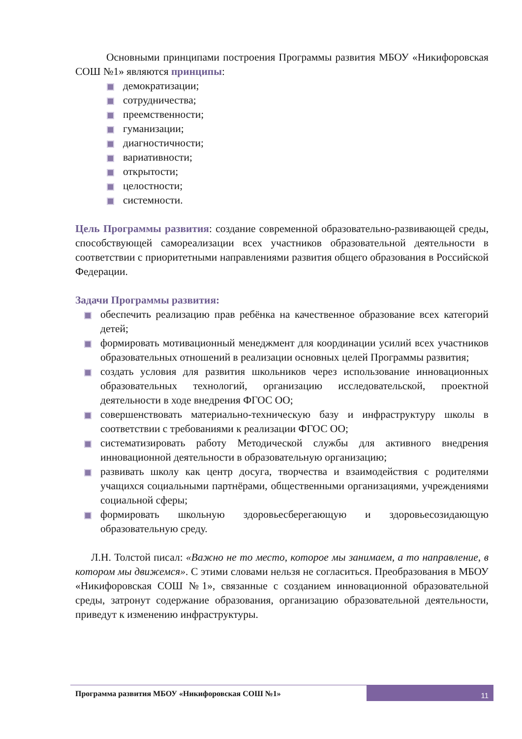Основными принципами построения Программы развития МБОУ «Никифоровская СОШ №1» являются принципы:
демократизации;
сотрудничества;
преемственности;
гуманизации;
диагностичности;
вариативности;
открытости;
целостности;
системности.
Цель Программы развития: создание современной образовательно-развивающей среды, способствующей самореализации всех участников образовательной деятельности в соответствии с приоритетными направлениями развития общего образования в Российской Федерации.
Задачи Программы развития:
обеспечить реализацию прав ребёнка на качественное образование всех категорий детей;
формировать мотивационный менеджмент для координации усилий всех участников образовательных отношений в реализации основных целей Программы развития;
создать условия для развития школьников через использование инновационных образовательных технологий, организацию исследовательской, проектной деятельности в ходе внедрения ФГОС ОО;
совершенствовать материально-техническую базу и инфраструктуру школы в соответствии с требованиями к реализации ФГОС ОО;
систематизировать работу Методической службы для активного внедрения инновационной деятельности в образовательную организацию;
развивать школу как центр досуга, творчества и взаимодействия с родителями учащихся социальными партнёрами, общественными организациями, учреждениями социальной сферы;
формировать школьную здоровьесберегающую и здоровьесозидающую образовательную среду.
Л.Н. Толстой писал: «Важно не то место, которое мы занимаем, а то направление, в котором мы движемся». С этими словами нельзя не согласиться. Преобразования в МБОУ «Никифоровская СОШ №1», связанные с созданием инновационной образовательной среды, затронут содержание образования, организацию образовательной деятельности, приведут к изменению инфраструктуры.
Программа развития МБОУ «Никифоровская СОШ №1»
11